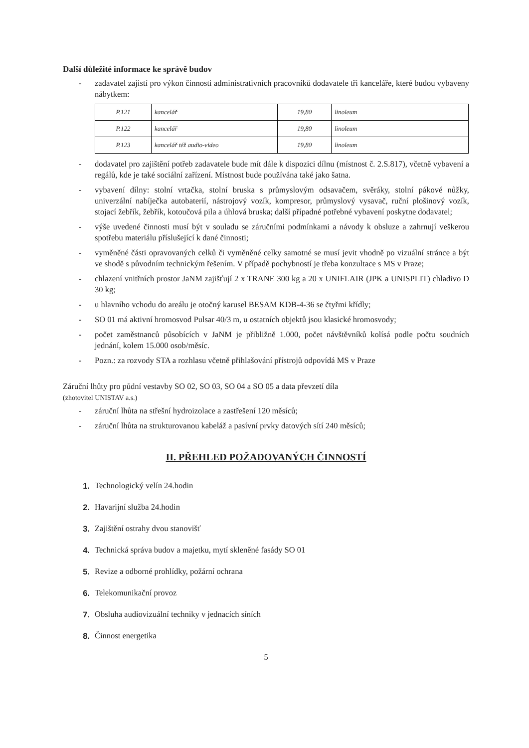Další důležité informace ke správě budov
- zadavatel zajistí pro výkon činnosti administrativních pracovníků dodavatele tři kanceláře, které budou vybaveny nábytkem:
| P.121 | kancelář | 19,80 | linoleum |
| P.122 | kancelář | 19,80 | linoleum |
| P.123 | kancelář též audio-video | 19,80 | linoleum |
- dodavatel pro zajištění potřeb zadavatele bude mít dále k dispozici dílnu (místnost č. 2.S.817), včetně vybavení a regálů, kde je také sociální zařízení. Místnost bude používána také jako šatna.
- vybavení dílny: stolní vrtačka, stolní bruska s průmyslovým odsavačem, svěráky, stolní pákové nůžky, univerzální nabíječka autobaterií, nástrojový vozík, kompresor, průmyslový vysavač, ruční plošinový vozík, stojací žebřík, žebřík, kotoučová pila a úhlová bruska; další případné potřebné vybavení poskytne dodavatel;
- výše uvedené činnosti musí být v souladu se záručními podmínkami a návody k obsluze a zahrnují veškerou spotřebu materiálu příslušející k dané činnosti;
- vyměněné části opravovaných celků či vyměněné celky samotné se musí jevit vhodně po vizuální stránce a být ve shodě s původním technickým řešením. V případě pochybností je třeba konzultace s MS v Praze;
- chlazení vnitřních prostor JaNM zajišťují 2 x TRANE 300 kg a 20 x UNIFLAIR (JPK a UNISPLIT) chladivo D 30 kg;
- u hlavního vchodu do areálu je otočný karusel BESAM KDB-4-36 se čtyřmi křídly;
- SO 01 má aktivní hromosvod Pulsar 40/3 m, u ostatních objektů jsou klasické hromosvody;
- počet zaměstnanců působících v JaNM je přibližně 1.000, počet návštěvníků kolísá podle počtu soudních jednání, kolem 15.000 osob/měsíc.
- Pozn.: za rozvody STA a rozhlasu včetně přihlašování přístrojů odpovídá MS v Praze
Záruční lhůty pro půdní vestavby SO 02, SO 03, SO 04 a SO 05 a data převzetí díla
(zhotovitel UNISTAV a.s.)
- záruční lhůta na střešní hydroizolace a zastřešení 120 měsíců;
- záruční lhůta na strukturovanou kabeláž a pasívní prvky datových sítí 240 měsíců;
II. PŘEHLED POŽADOVANÝCH ČINNOSTÍ
1. Technologický velín 24.hodin
2. Havarijní služba 24.hodin
3. Zajištění ostrahy dvou stanovišť
4. Technická správa budov a majetku, mytí skleněné fasády SO 01
5. Revize a odborné prohlídky, požární ochrana
6. Telekomunikační provoz
7. Obsluha audiovizuální techniky v jednacích síních
8. Činnost energetika
5